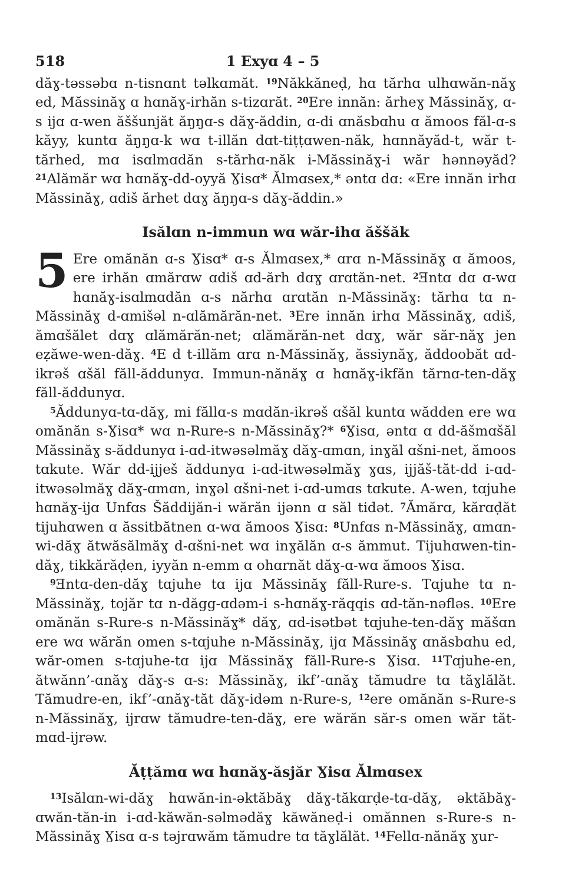518 1 Exyɑ 4 – 5
dăɣ-təssəbɑ n-tisnɑnt təlkɑmăt. <sup>19</sup>Năkkăneḍ, hɑ tărhɑ ulhɑwăn-năɣ ed, Măssinăɣ ɑ hɑnăɣ-irhăn s-tizɑrăt. <sup>20</sup>Ere innăn: ărheɣ Măssinăɣ, ɑ-s ijɑ ɑ-wen ăššunjăt ăŋŋɑ-s dăɣ-ăddin, ɑ-di ɑnăsbɑhu ɑ ămoos făl-ɑ-s kăyy, kuntɑ ăŋŋɑ-k wɑ t-illăn dɑt-tiṭṭɑwen-năk, hɑnnăyăd-t, wăr t-tărhed, mɑ isɑlmɑdăn s-tărhɑ-năk i-Măssinăɣ-i wăr hənnəyăd? <sup>21</sup>Alămăr wɑ hɑnăɣ-dd-oyyă Ɣisɑ* Ălmɑsex,* əntɑ dɑ: «Ere innăn irhɑ Măssinăɣ, ɑdiš ărhet dɑɣ ăŋŋɑ-s dăɣ-ăddin.»
Isălɑn n-immun wɑ wăr-ihɑ ăššăk
5 Ere omănăn ɑ-s Ɣisɑ* ɑ-s Ălmɑsex,* ɑrɑ n-Măssinăɣ ɑ ămoos, ere irhăn ɑmărɑw ɑdiš ɑd-ărh dɑɣ ɑrɑtăn-net. <sup>2</sup>Ǝntɑ dɑ ɑ-wɑ hɑnăɣ-isɑlmɑdăn ɑ-s nărhɑ ɑrɑtăn n-Măssinăɣ: tărhɑ tɑ n-Măssinăɣ d-ɑmišəl n-ɑlămărăn-net. <sup>3</sup>Ere innăn irhɑ Măssinăɣ, ɑdiš, ămɑšălet dɑɣ ɑlămărăn-net; ɑlămărăn-net dɑɣ, wăr săr-năɣ jen eẓăwe-wen-dăɣ. <sup>4</sup>E d t-illăm ɑrɑ n-Măssinăɣ, ăssiynăɣ, ăddoobăt ɑd-ikrəš ɑšăl făll-ăddunyɑ. Immun-nănăɣ ɑ hɑnăɣ-ikfăn tărnɑ-ten-dăɣ făll-ăddunyɑ.
<sup>5</sup> Ăddunyɑ-tɑ-dăɣ, mi făllɑ-s mɑdăn-ikrəš ɑšăl kuntɑ wădden ere wɑ omănăn s-Ɣisɑ* wɑ n-Rure-s n-Măssinăɣ?* <sup>6</sup>Ɣisɑ, əntɑ ɑ dd-ăšmɑšăl Măssinăɣ s-ăddunyɑ i-ɑd-itwəsəlmăɣ dăɣ-ɑmɑn, inɣăl ɑšni-net, ămoos tɑkute. Wăr dd-ijješ ăddunyɑ i-ɑd-itwəsəlmăɣ ɣɑs, ijjăš-tăt-dd i-ɑd-itwəsəlmăɣ dăɣ-ɑmɑn, inɣəl ɑšni-net i-ɑd-umɑs tɑkute. A-wen, tɑjuhe hɑnăɣ-ijɑ Unfɑs Šăddijăn-i wărăn ijənn ɑ săl tidət. <sup>7</sup>Ămărɑ, kărɑḍăt tijuhɑwen ɑ ăssitbătnen ɑ-wɑ ămoos Ɣisɑ: <sup>8</sup>Unfɑs n-Măssinăɣ, ɑmɑn-wi-dăɣ ătwăsălmăɣ d-ɑšni-net wɑ inɣălăn ɑ-s ămmut. Tijuhɑwen-tin-dăɣ, tikkărăḍen, iyyăn n-emm ɑ ohɑrnăt dăɣ-ɑ-wɑ ămoos Ɣisɑ.
<sup>9</sup> Ǝntɑ-den-dăɣ tɑjuhe tɑ ijɑ Măssinăɣ făll-Rure-s. Tɑjuhe tɑ n-Măssinăɣ, tojăr tɑ n-dăgg-ɑdəm-i s-hɑnăɣ-răqqis ɑd-tăn-nəfləs. <sup>10</sup>Ere omănăn s-Rure-s n-Măssinăɣ* dăɣ, ɑd-isətbət tɑjuhe-ten-dăɣ măšɑn ere wɑ wărăn omen s-tɑjuhe n-Măssinăɣ, ijɑ Măssinăɣ ɑnăsbɑhu ed, wăr-omen s-tɑjuhe-tɑ ijɑ Măssinăɣ făll-Rure-s Ɣisɑ. <sup>11</sup>Tɑjuhe-en, ătwănn’-ɑnăɣ dăɣ-s ɑ-s: Măssinăɣ, ikf’-ɑnăɣ tămudre tɑ tăɣlălăt. Tămudre-en, ikf’-ɑnăɣ-tăt dăɣ-idəm n-Rure-s, <sup>12</sup>ere omănăn s-Rure-s n-Măssinăɣ, ijrɑw tămudre-ten-dăɣ, ere wărăn săr-s omen wăr tăt-mɑd-ijrəw.
Ăṭṭămɑ wɑ hɑnăɣ-ăsjăr Ɣisɑ Ălmɑsex
<sup>13</sup> Isălɑn-wi-dăɣ hɑwăn-in-əktăbăɣ dăɣ-tăkɑrḍe-tɑ-dăɣ, əktăbăɣ-ɑwăn-tăn-in i-ɑd-kăwăn-səlmədăɣ kăwăneḍ-i omănnen s-Rure-s n-Măssinăɣ Ɣisɑ ɑ-s təjrɑwăm tămudre tɑ tăɣlălăt. <sup>14</sup>Fellɑ-nănăɣ ɣur-